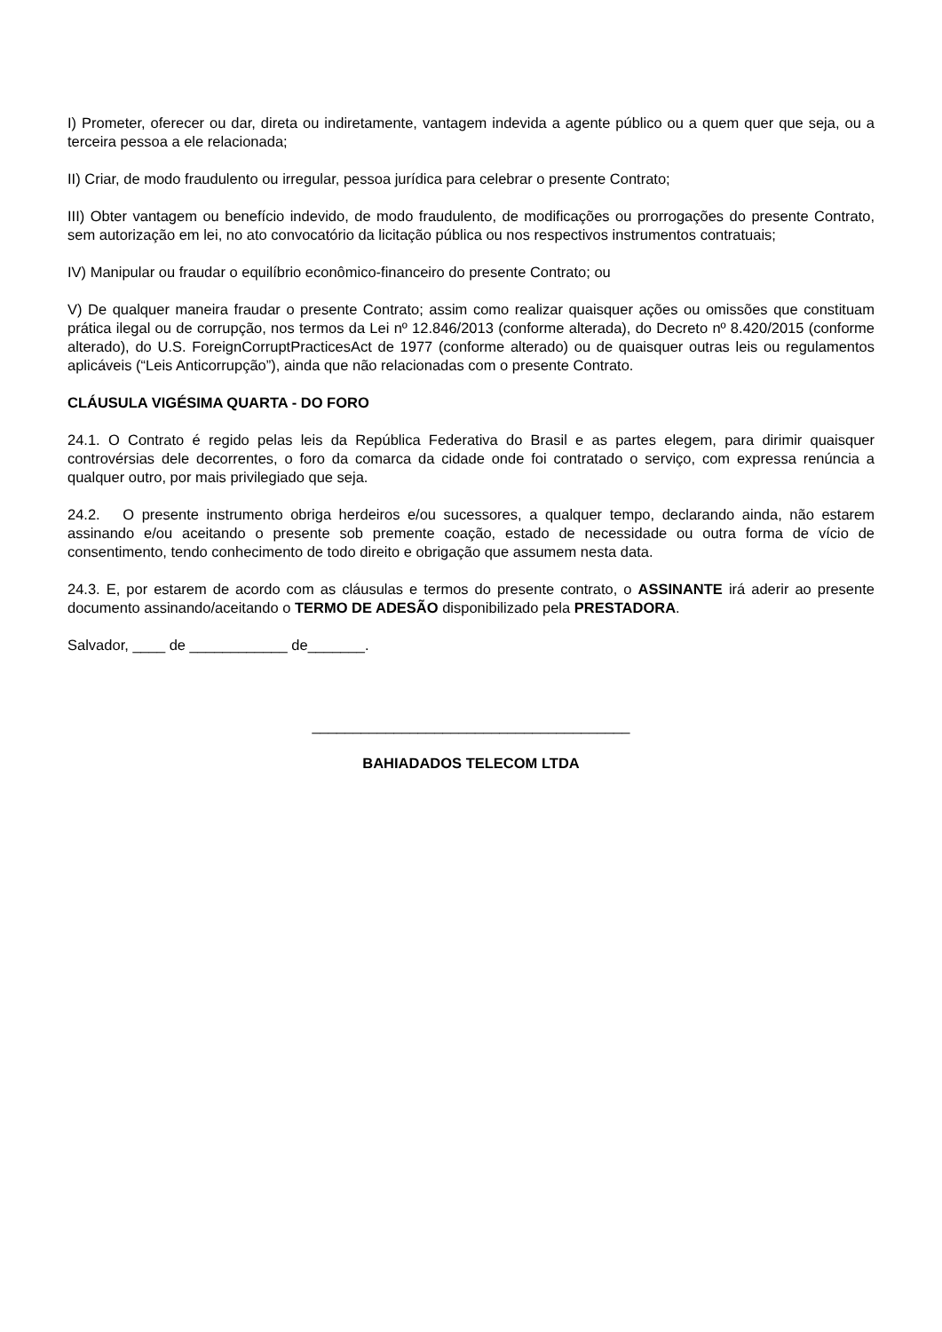I) Prometer, oferecer ou dar, direta ou indiretamente, vantagem indevida a agente público ou a quem quer que seja, ou a terceira pessoa a ele relacionada;
II) Criar, de modo fraudulento ou irregular, pessoa jurídica para celebrar o presente Contrato;
III) Obter vantagem ou benefício indevido, de modo fraudulento, de modificações ou prorrogações do presente Contrato, sem autorização em lei, no ato convocatório da licitação pública ou nos respectivos instrumentos contratuais;
IV) Manipular ou fraudar o equilíbrio econômico-financeiro do presente Contrato; ou
V) De qualquer maneira fraudar o presente Contrato; assim como realizar quaisquer ações ou omissões que constituam prática ilegal ou de corrupção, nos termos da Lei nº 12.846/2013 (conforme alterada), do Decreto nº 8.420/2015 (conforme alterado), do U.S. ForeignCorruptPracticesAct de 1977 (conforme alterado) ou de quaisquer outras leis ou regulamentos aplicáveis (“Leis Anticorrupção”), ainda que não relacionadas com o presente Contrato.
CLÁUSULA VIGÉSIMA QUARTA - DO FORO
24.1. O Contrato é regido pelas leis da República Federativa do Brasil e as partes elegem, para dirimir quaisquer controvérsias dele decorrentes, o foro da comarca da cidade onde foi contratado o serviço, com expressa renúncia a qualquer outro, por mais privilegiado que seja.
24.2. O presente instrumento obriga herdeiros e/ou sucessores, a qualquer tempo, declarando ainda, não estarem assinando e/ou aceitando o presente sob premente coação, estado de necessidade ou outra forma de vício de consentimento, tendo conhecimento de todo direito e obrigação que assumem nesta data.
24.3. E, por estarem de acordo com as cláusulas e termos do presente contrato, o ASSINANTE irá aderir ao presente documento assinando/aceitando o TERMO DE ADESÃO disponibilizado pela PRESTADORA.
Salvador, ____ de ____________ de_______.
_______________________________________
BAHIADADOS TELECOM LTDA